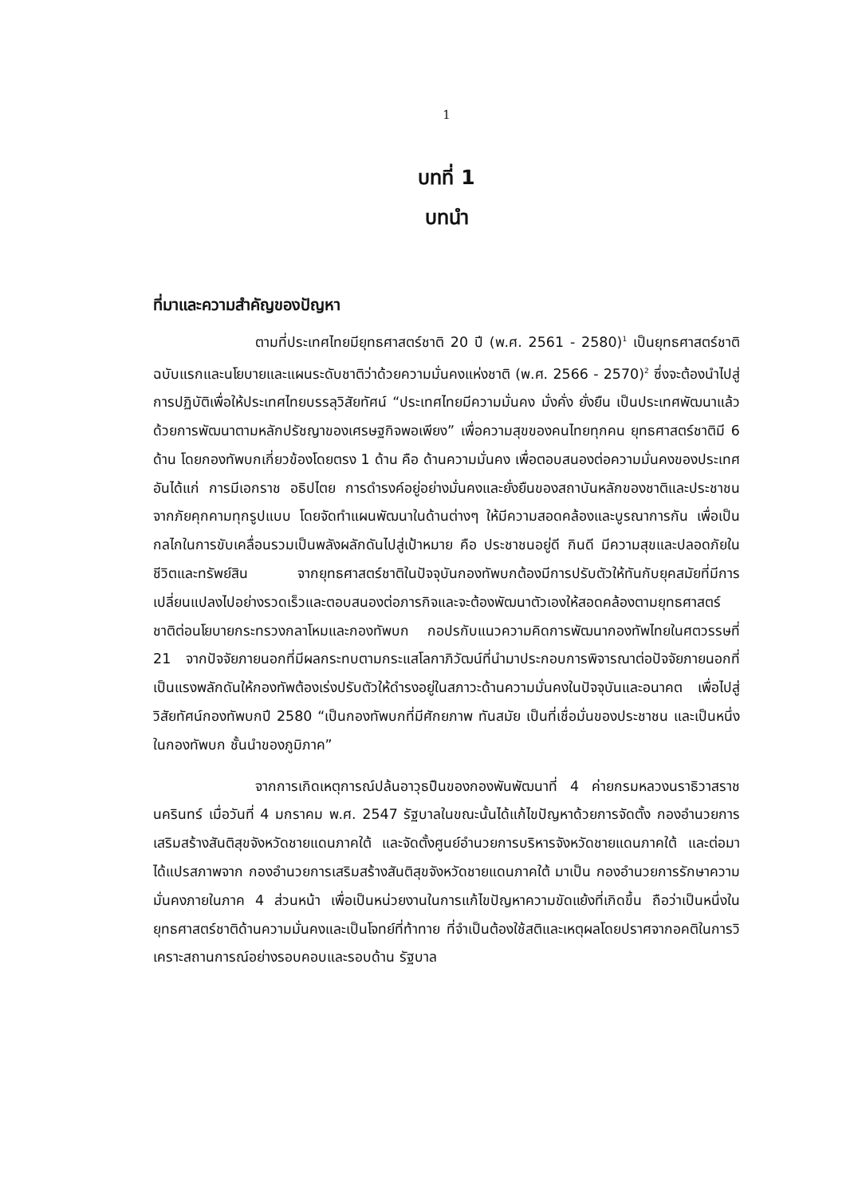1
บทที่ 1
บทนำ
ที่มาและความสำคัญของปัญหา
ตามที่ประเทศไทยมียุทธศาสตร์ชาติ 20 ปี (พ.ศ. 2561 - 2580)<sup>1</sup> เป็นยุทธศาสตร์ชาติ ฉบับแรกและนโยบายและแผนระดับชาติว่าด้วยความมั่นคงแห่งชาติ (พ.ศ. 2566 - 2570)<sup>2</sup> ซึ่งจะต้องนำไปสู่การปฏิบัติเพื่อให้ประเทศไทยบรรลุวิสัยทัศน์ “ประเทศไทยมีความมั่นคง มั่งคั่ง ยั่งยืน เป็นประเทศพัฒนาแล้ว ด้วยการพัฒนาตามหลักปรัชญาของเศรษฐกิจพอเพียง” เพื่อความสุขของคนไทยทุกคน ยุทธศาสตร์ชาติมี 6 ด้าน โดยกองทัพบกเกี่ยวข้องโดยตรง 1 ด้าน คือ ด้านความมั่นคง เพื่อตอบสนองต่อความมั่นคงของประเทศ อันได้แก่ การมีเอกราช อธิปไตย การดำรงค์อยู่อย่างมั่นคงและยั่งยืนของสถาบันหลักของชาติและประชาชนจากภัยคุกคามทุกรูปแบบ โดยจัดทำแผนพัฒนาในด้านต่างๆ ให้มีความสอดคล้องและบูรณาการกัน เพื่อเป็นกลไกในการขับเคลื่อนรวมเป็นพลังผลักดันไปสู่เป้าหมาย คือ ประชาชนอยู่ดี กินดี มีความสุขและปลอดภัยในชีวิตและทรัพย์สิน จากยุทธศาสตร์ชาติในปัจจุบันกองทัพบกต้องมีการปรับตัวให้ทันกับยุคสมัยที่มีการเปลี่ยนแปลงไปอย่างรวดเร็วและตอบสนองต่อภารกิจและจะต้องพัฒนาตัวเองให้สอดคล้องตามยุทธศาสตร์ชาติต่อนโยบายกระทรวงกลาโหมและกองทัพบก กอปรกับแนวความคิดการพัฒนากองทัพไทยในศตวรรษที่ 21 จากปัจจัยภายนอกที่มีผลกระทบตามกระแสโลกาภิวัฒน์ที่นำมาประกอบการพิจารณาต่อปัจจัยภายนอกที่เป็นแรงพลักดันให้กองทัพต้องเร่งปรับตัวให้ดำรงอยู่ในสภาวะด้านความมั่นคงในปัจจุบันและอนาคต เพื่อไปสู่วิสัยทัศน์กองทัพบกปี 2580 “เป็นกองทัพบกที่มีศักยภาพ ทันสมัย เป็นที่เชื่อมั่นของประชาชน และเป็นหนึ่งในกองทัพบก ชั้นนำของภูมิภาค”
จากการเกิดเหตุการณ์ปล้นอาวุธปืนของกองพันพัฒนาที่ 4 ค่ายกรมหลวงนราธิวาสราชนครินทร์ เมื่อวันที่ 4 มกราคม พ.ศ. 2547 รัฐบาลในขณะนั้นได้แก้ไขปัญหาด้วยการจัดตั้ง กองอำนวยการเสริมสร้างสันติสุขจังหวัดชายแดนภาคใต้ และจัดตั้งศูนย์อำนวยการบริหารจังหวัดชายแดนภาคใต้ และต่อมาได้แปรสภาพจาก กองอำนวยการเสริมสร้างสันติสุขจังหวัดชายแดนภาคใต้ มาเป็น กองอำนวยการรักษาความมั่นคงภายในภาค 4 ส่วนหน้า เพื่อเป็นหน่วยงานในการแก้ไขปัญหาความขัดแย้งที่เกิดขึ้น ถือว่าเป็นหนึ่งในยุทธศาสตร์ชาติด้านความมั่นคงและเป็นโจทย์ที่ท้าทาย ที่จำเป็นต้องใช้สติและเหตุผลโดยปราศจากอคติในการวิเคราะสถานการณ์อย่างรอบคอบและรอบด้าน รัฐบาล